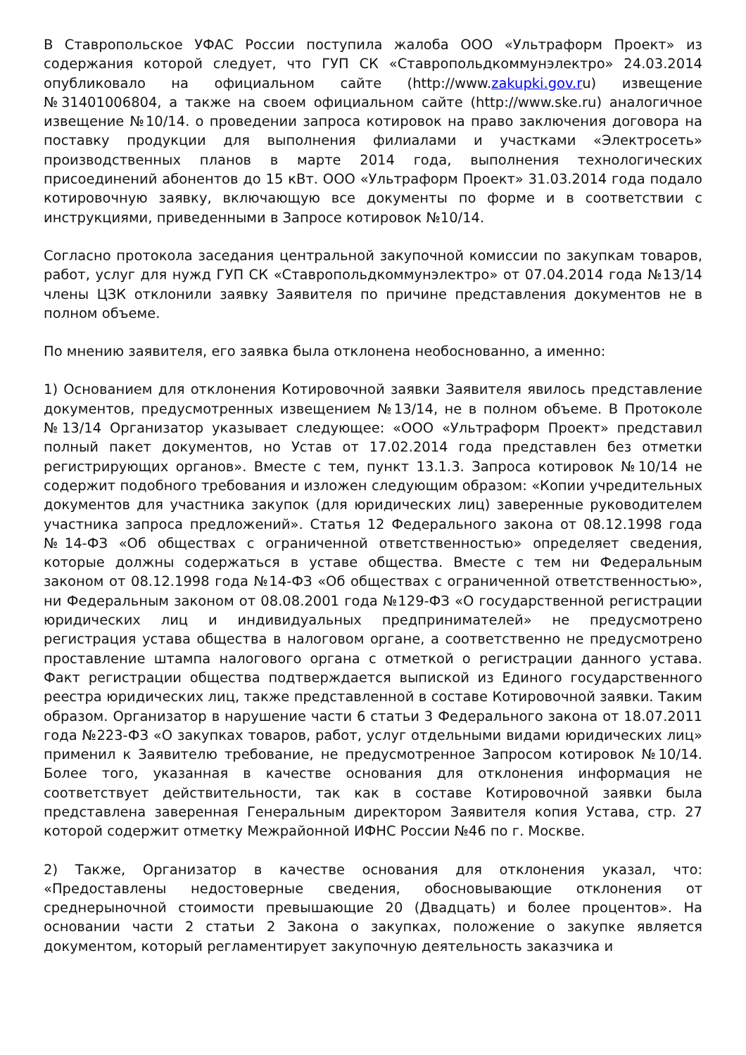В Ставропольское УФАС России поступила жалоба ООО «Ультраформ Проект» из содержания которой следует, что ГУП СК «Ставропольдкоммунэлектро» 24.03.2014 опубликовало на официальном сайте (http://www.zakupki.gov.ru) извещение №31401006804, а также на своем официальном сайте (http://www.ske.ru) аналогичное извещение №10/14. о проведении запроса котировок на право заключения договора на поставку продукции для выполнения филиалами и участками «Электросеть» производственных планов в марте 2014 года, выполнения технологических присоединений абонентов до 15 кВт. ООО «Ультраформ Проект» 31.03.2014 года подало котировочную заявку, включающую все документы по форме и в соответствии с инструкциями, приведенными в Запросе котировок №10/14.
Согласно протокола заседания центральной закупочной комиссии по закупкам товаров, работ, услуг для нужд ГУП СК «Ставропольдкоммунэлектро» от 07.04.2014 года №13/14 члены ЦЗК отклонили заявку Заявителя по причине представления документов не в полном объеме.
По мнению заявителя, его заявка была отклонена необоснованно, а именно:
1) Основанием для отклонения Котировочной заявки Заявителя явилось представление документов, предусмотренных извещением №13/14, не в полном объеме. В Протоколе №13/14 Организатор указывает следующее: «ООО «Ультраформ Проект» представил полный пакет документов, но Устав от 17.02.2014 года представлен без отметки регистрирующих органов». Вместе с тем, пункт 13.1.3. Запроса котировок №10/14 не содержит подобного требования и изложен следующим образом: «Копии учредительных документов для участника закупок (для юридических лиц) заверенные руководителем участника запроса предложений». Статья 12 Федерального закона от 08.12.1998 года №14-ФЗ «Об обществах с ограниченной ответственностью» определяет сведения, которые должны содержаться в уставе общества. Вместе с тем ни Федеральным законом от 08.12.1998 года №14-ФЗ «Об обществах с ограниченной ответственностью», ни Федеральным законом от 08.08.2001 года №129-ФЗ «О государственной регистрации юридических лиц и индивидуальных предпринимателей» не предусмотрено регистрация устава общества в налоговом органе, а соответственно не предусмотрено проставление штампа налогового органа с отметкой о регистрации данного устава. Факт регистрации общества подтверждается выпиской из Единого государственного реестра юридических лиц, также представленной в составе Котировочной заявки. Таким образом. Организатор в нарушение части 6 статьи 3 Федерального закона от 18.07.2011 года №223-ФЗ «О закупках товаров, работ, услуг отдельными видами юридических лиц» применил к Заявителю требование, не предусмотренное Запросом котировок №10/14. Более того, указанная в качестве основания для отклонения информация не соответствует действительности, так как в составе Котировочной заявки была представлена заверенная Генеральным директором Заявителя копия Устава, стр. 27 которой содержит отметку Межрайонной ИФНС России №46 по г. Москве.
2) Также, Организатор в качестве основания для отклонения указал, что: «Предоставлены недостоверные сведения, обосновывающие отклонения от среднерыночной стоимости превышающие 20 (Двадцать) и более процентов». На основании части 2 статьи 2 Закона о закупках, положение о закупке является документом, который регламентирует закупочную деятельность заказчика и